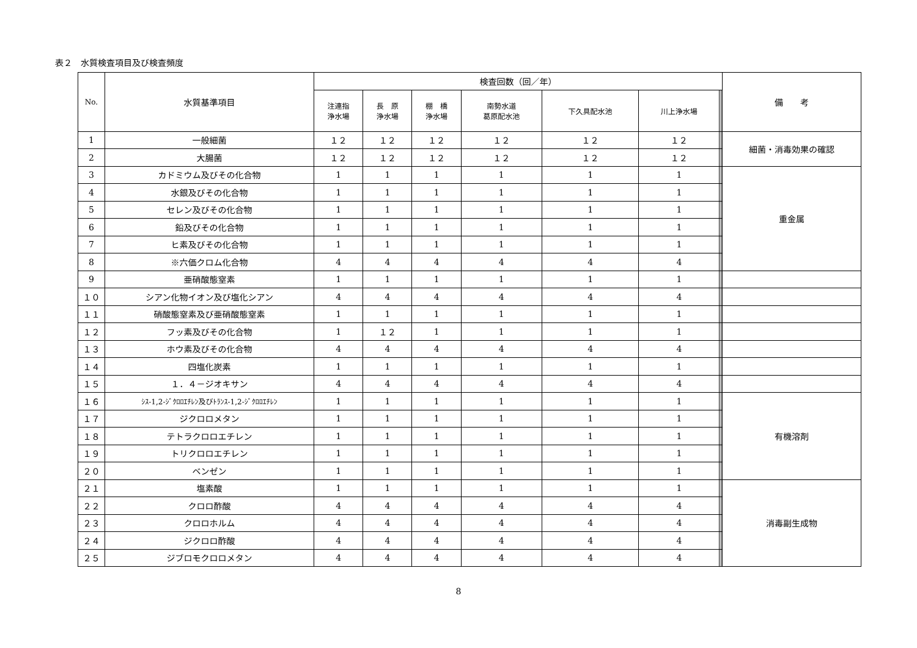表２　水質検査項目及び検査頻度
| No. | 水質基準項目 | 検査回数（回／年） | | | | | | | | 備 考 |
| --- | --- | --- | --- | --- | --- | --- | --- | --- | --- | --- |
| | | 注連指 浄水場 | 長 原 浄水場 | 棚 橋 浄水場 | 南勢水道 葛原配水池 | 下久具配水池 | 川上浄水場 | | | |
| 1 | 一般細菌 | １２ | １２ | １２ | １２ | １２ | １２ | | | 細菌・消毒効果の確認 |
| 2 | 大腸菌 | １２ | １２ | １２ | １２ | １２ | １２ | | | |
| 3 | カドミウム及びその化合物 | 1 | 1 | 1 | 1 | 1 | 1 | | | 重金属 |
| 4 | 水銀及びその化合物 | 1 | 1 | 1 | 1 | 1 | 1 | | | |
| 5 | セレン及びその化合物 | 1 | 1 | 1 | 1 | 1 | 1 | | | |
| 6 | 鉛及びその化合物 | 1 | 1 | 1 | 1 | 1 | 1 | | | |
| 7 | ヒ素及びその化合物 | 1 | 1 | 1 | 1 | 1 | 1 | | | |
| 8 | ※六価クロム化合物 | 4 | 4 | 4 | 4 | 4 | 4 | | | |
| 9 | 亜硝酸態窒素 | 1 | 1 | 1 | 1 | 1 | 1 | | | |
| １０ | シアン化物イオン及び塩化シアン | 4 | 4 | 4 | 4 | 4 | 4 | | | |
| １１ | 硝酸態窒素及び亜硝酸態窒素 | 1 | 1 | 1 | 1 | 1 | 1 | | | |
| １２ | フッ素及びその化合物 | 1 | １２ | 1 | 1 | 1 | 1 | | | |
| １３ | ホウ素及びその化合物 | 4 | 4 | 4 | 4 | 4 | 4 | | | |
| １４ | 四塩化炭素 | 1 | 1 | 1 | 1 | 1 | 1 | | | |
| １５ | １．４－ジオキサン | 4 | 4 | 4 | 4 | 4 | 4 | | | |
| １６ | ｼｽ-1,2-ｼﾞｸﾛﾛｴﾁﾚﾝ及びﾄﾗﾝｽ-1,2-ｼﾞｸﾛﾛｴﾁﾚﾝ | 1 | 1 | 1 | 1 | 1 | 1 | | | 有機溶剤 |
| １７ | ジクロロメタン | 1 | 1 | 1 | 1 | 1 | 1 | | | |
| １８ | テトラクロロエチレン | 1 | 1 | 1 | 1 | 1 | 1 | | | |
| １９ | トリクロロエチレン | 1 | 1 | 1 | 1 | 1 | 1 | | | |
| ２０ | ベンゼン | 1 | 1 | 1 | 1 | 1 | 1 | | | |
| ２１ | 塩素酸 | 1 | 1 | 1 | 1 | 1 | 1 | | | 消毒副生成物 |
| ２２ | クロロ酢酸 | 4 | 4 | 4 | 4 | 4 | 4 | | | |
| ２３ | クロロホルム | 4 | 4 | 4 | 4 | 4 | 4 | | | |
| ２４ | ジクロロ酢酸 | 4 | 4 | 4 | 4 | 4 | 4 | | | |
| ２５ | ジブロモクロロメタン | 4 | 4 | 4 | 4 | 4 | 4 | | | |
8